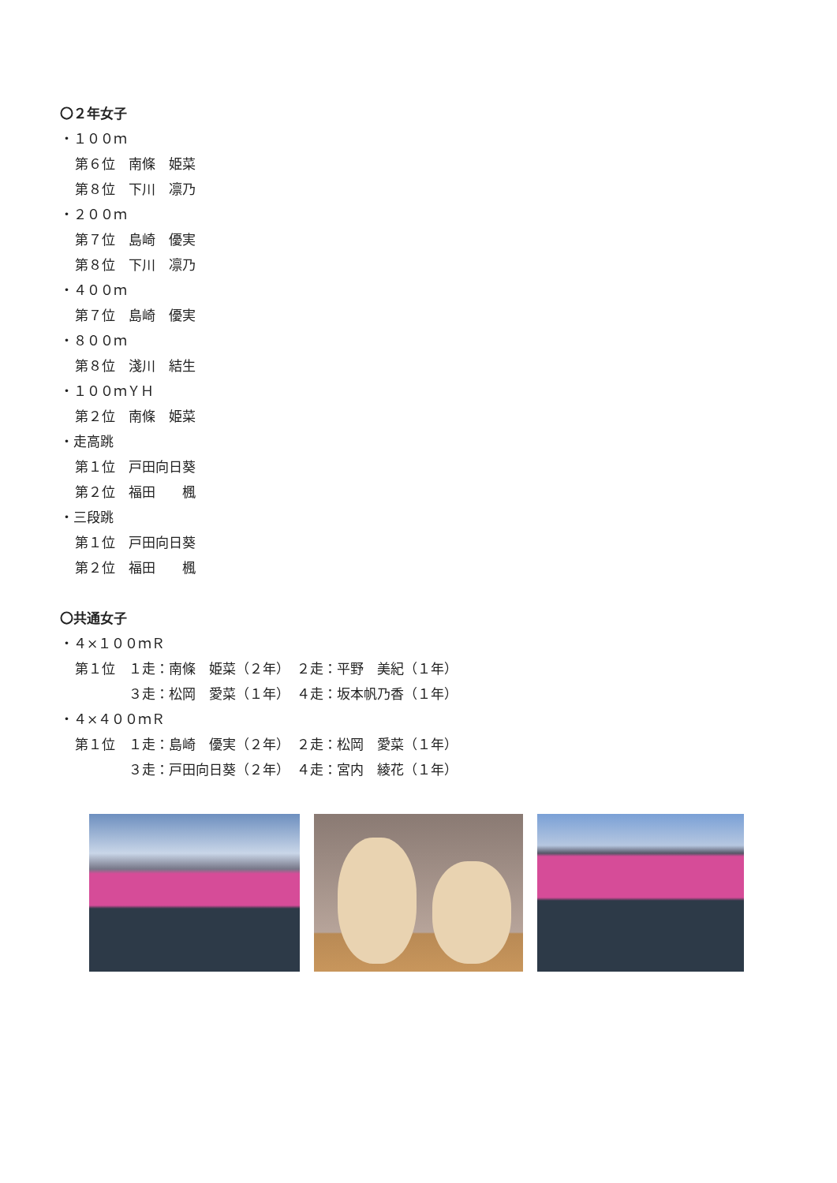〇２年女子
・１００ｍ
第６位　南條　姫菜
第８位　下川　凛乃
・２００ｍ
第７位　島崎　優実
第８位　下川　凛乃
・４００ｍ
第７位　島崎　優実
・８００ｍ
第８位　淺川　結生
・１００ｍＹＨ
第２位　南條　姫菜
・走高跳
第１位　戸田向日葵
第２位　福田　　楓
・三段跳
第１位　戸田向日葵
第２位　福田　　楓
〇共通女子
・４×１００ｍＲ
第１位　１走：南條　姫菜（２年）　２走：平野　美紀（１年）
　　　　３走：松岡　愛菜（１年）　４走：坂本帆乃香（１年）
・４×４００ｍＲ
第１位　１走：島崎　優実（２年）　２走：松岡　愛菜（１年）
　　　　３走：戸田向日葵（２年）　４走：宮内　綾花（１年）